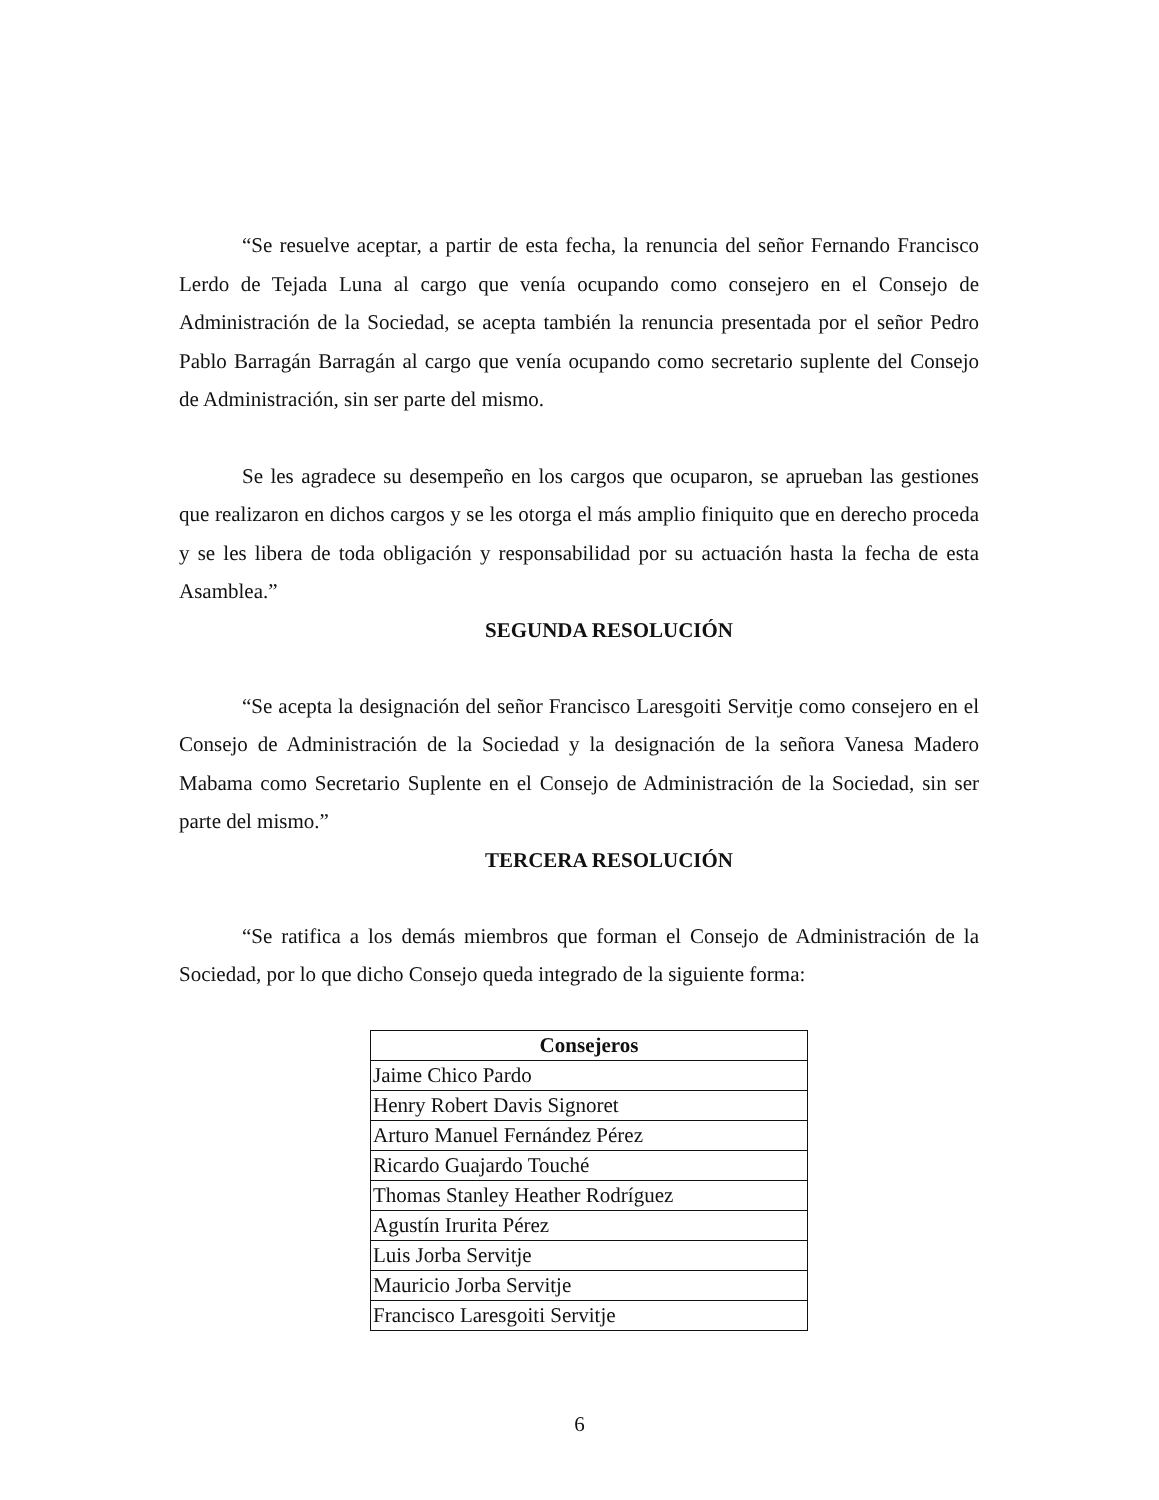“Se resuelve aceptar, a partir de esta fecha, la renuncia del señor Fernando Francisco Lerdo de Tejada Luna al cargo que venía ocupando como consejero en el Consejo de Administración de la Sociedad, se acepta también la renuncia presentada por el señor Pedro Pablo Barragán Barragán al cargo que venía ocupando como secretario suplente del Consejo de Administración, sin ser parte del mismo.
Se les agradece su desempeño en los cargos que ocuparon, se aprueban las gestiones que realizaron en dichos cargos y se les otorga el más amplio finiquito que en derecho proceda y se les libera de toda obligación y responsabilidad por su actuación hasta la fecha de esta Asamblea.”
SEGUNDA RESOLUCIÓN
“Se acepta la designación del señor Francisco Laresgoiti Servitje como consejero en el Consejo de Administración de la Sociedad y la designación de la señora Vanesa Madero Mabama como Secretario Suplente en el Consejo de Administración de la Sociedad, sin ser parte del mismo.”
TERCERA RESOLUCIÓN
“Se ratifica a los demás miembros que forman el Consejo de Administración de la Sociedad, por lo que dicho Consejo queda integrado de la siguiente forma:
| Consejeros |
| --- |
| Jaime Chico Pardo |
| Henry Robert Davis Signoret |
| Arturo Manuel Fernández Pérez |
| Ricardo Guajardo Touché |
| Thomas Stanley Heather Rodríguez |
| Agustín Irurita Pérez |
| Luis Jorba Servitje |
| Mauricio Jorba Servitje |
| Francisco Laresgoiti Servitje |
6